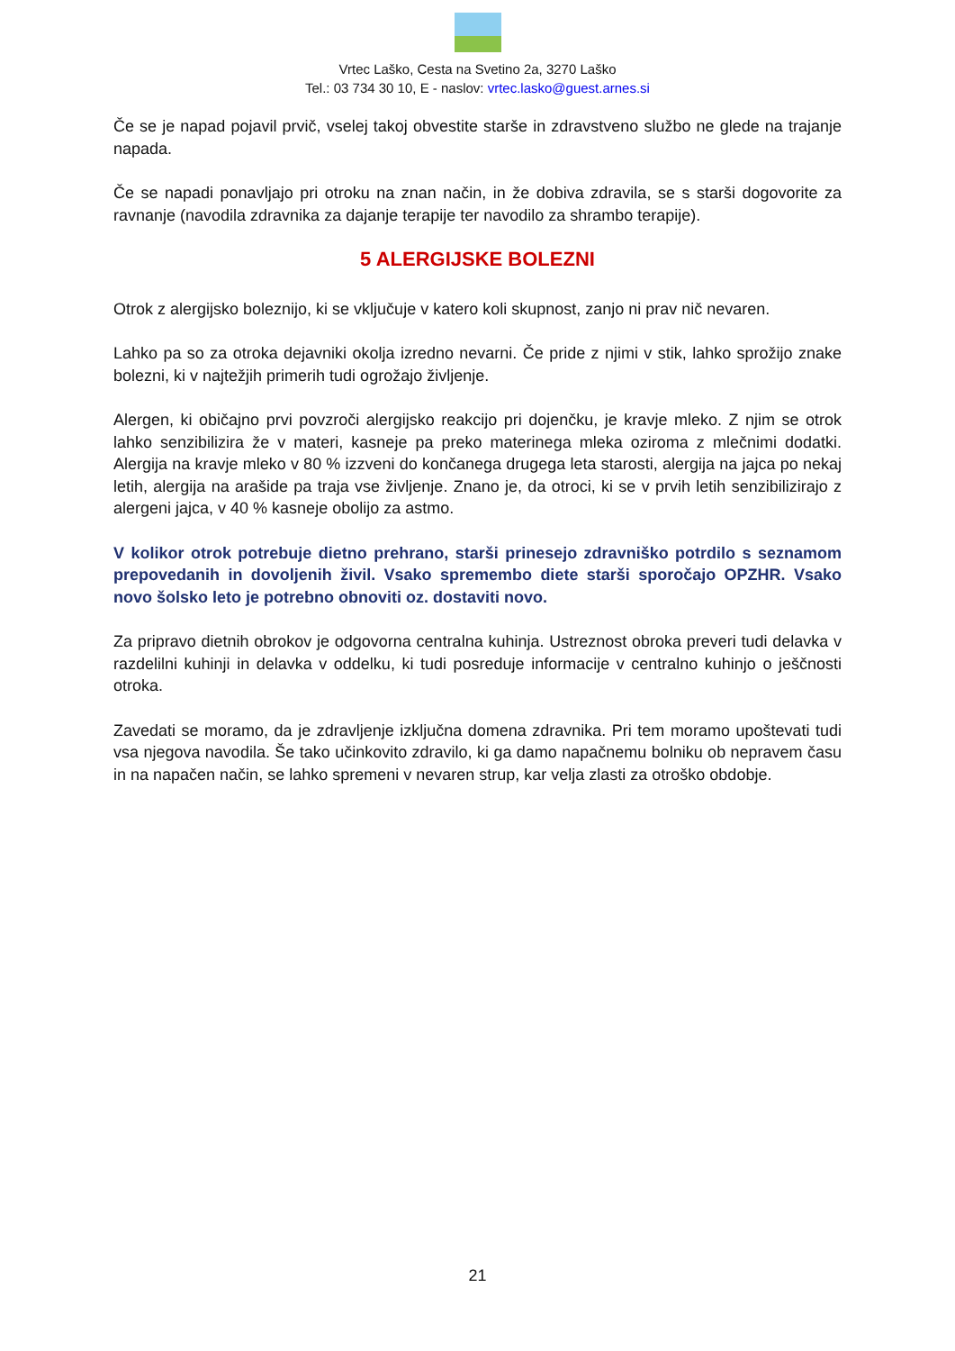Vrtec Laško, Cesta na Svetino 2a, 3270 Laško
Tel.: 03 734 30 10, E - naslov: vrtec.lasko@guest.arnes.si
Če se je napad pojavil prvič, vselej takoj obvestite starše in zdravstveno službo ne glede na trajanje napada.
Če se napadi ponavljajo pri otroku na znan način, in že dobiva zdravila, se s starši dogovorite za ravnanje (navodila zdravnika za dajanje terapije ter navodilo za shrambo terapije).
5 ALERGIJSKE BOLEZNI
Otrok z alergijsko boleznijo, ki se vključuje v katero koli skupnost, zanjo ni prav nič nevaren.
Lahko pa so za otroka dejavniki okolja izredno nevarni. Če pride z njimi v stik, lahko sprožijo znake bolezni, ki v najtežjih primerih tudi ogrožajo življenje.
Alergen, ki običajno prvi povzroči alergijsko reakcijo pri dojenčku, je kravje mleko. Z njim se otrok lahko senzibilizira že v materi, kasneje pa preko materinega mleka oziroma z mlečnimi dodatki. Alergija na kravje mleko v 80 % izzveni do končanega drugega leta starosti, alergija na jajca po nekaj letih, alergija na arašide pa traja vse življenje. Znano je, da otroci, ki se v prvih letih senzibilizirajo z alergeni jajca, v 40 % kasneje obolijo za astmo.
V kolikor otrok potrebuje dietno prehrano, starši prinesejo zdravniško potrdilo s seznamom prepovedanih in dovoljenih živil. Vsako spremembo diete starši sporočajo OPZHR. Vsako novo šolsko leto je potrebno obnoviti oz. dostaviti novo.
Za pripravo dietnih obrokov je odgovorna centralna kuhinja. Ustreznost obroka preveri tudi delavka v razdelilni kuhinji in delavka v oddelku, ki tudi posreduje informacije v centralno kuhinjo o ješčnosti otroka.
Zavedati se moramo, da je zdravljenje izključna domena zdravnika. Pri tem moramo upoštevati tudi vsa njegova navodila. Še tako učinkovito zdravilo, ki ga damo napačnemu bolniku ob nepravem času in na napačen način, se lahko spremeni v nevaren strup, kar velja zlasti za otroško obdobje.
21